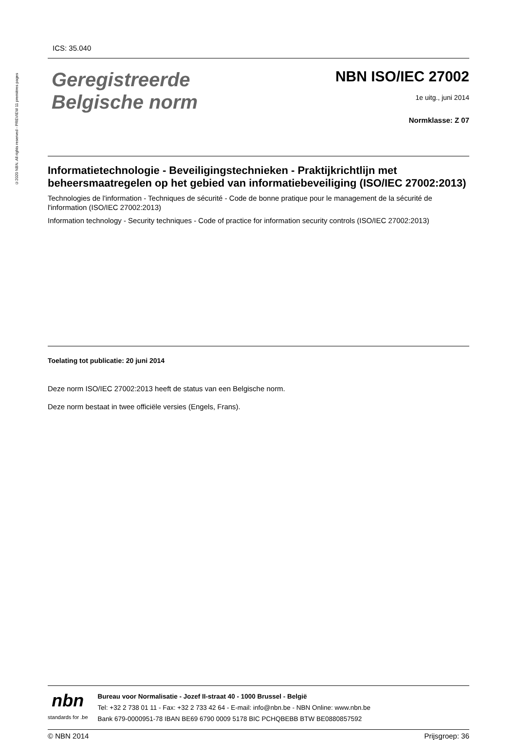©2020 NBN. All rights reserved - PREVIEW 11 premières pages
ICS: 35.040
Geregistreerde
Belgische norm
NBN ISO/IEC 27002
1e uitg., juni 2014
Normklasse: Z 07
Informatietechnologie - Beveiligingstechnieken - Praktijkrichtlijn met beheersmaatregelen op het gebied van informatiebeveiliging (ISO/IEC 27002:2013)
Technologies de l'information - Techniques de sécurité - Code de bonne pratique pour le management de la sécurité de l'information (ISO/IEC 27002:2013)
Information technology - Security techniques - Code of practice for information security controls (ISO/IEC 27002:2013)
Toelating tot publicatie: 20 juni 2014
Deze norm ISO/IEC 27002:2013 heeft de status van een Belgische norm.
Deze norm bestaat in twee officiële versies (Engels, Frans).
nbn
standards for .be
Bureau voor Normalisatie - Jozef II-straat 40 - 1000 Brussel - België
Tel: +32 2 738 01 11 - Fax: +32 2 733 42 64 - E-mail: info@nbn.be - NBN Online: www.nbn.be
Bank 679-0000951-78 IBAN BE69 6790 0009 5178 BIC PCHQBEBB BTW BE0880857592
© NBN 2014 Prijsgroep: 36